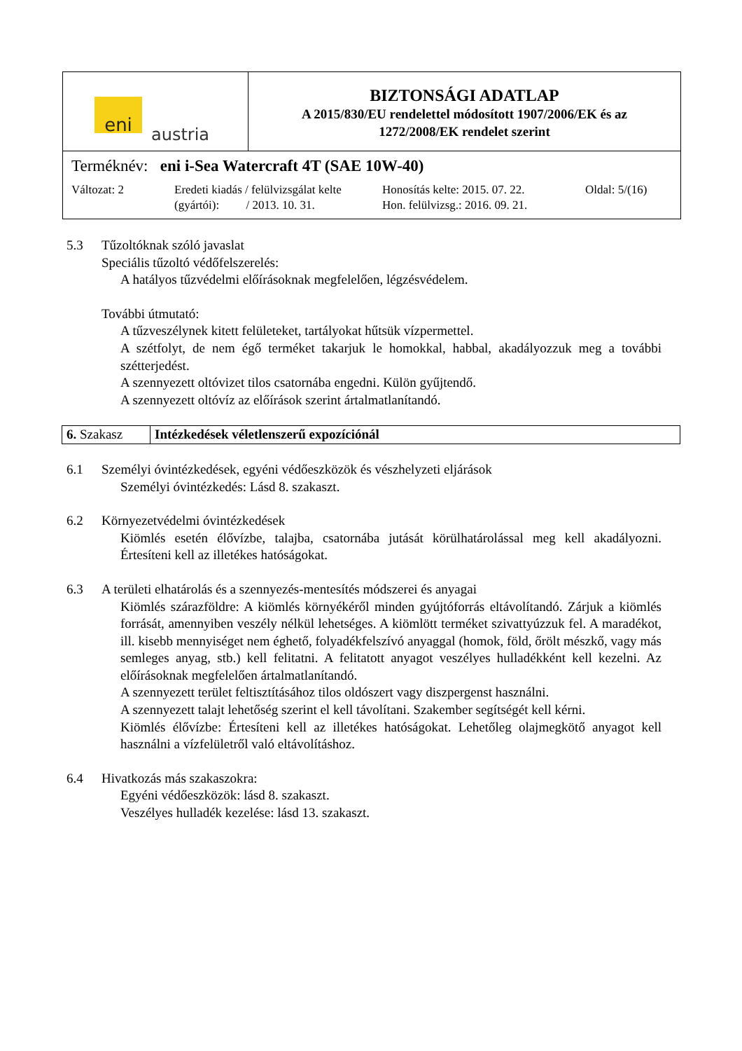| eni austria | BIZTONSÁGI ADATLAP A 2015/830/EU rendelettel módosított 1907/2006/EK és az 1272/2008/EK rendelet szerint |
| Terméknév: eni i-Sea Watercraft 4T (SAE 10W-40) Változat: 2 Eredeti kiadás / felülvizsgálat kelte (gyártói): / 2013. 10. 31. Honosítás kelte: 2015. 07. 22. Hon. felülvizsg.: 2016. 09. 21. Oldal: 5/(16) | |
5.3 Tűzoltóknak szóló javaslat
Speciális tűzoltó védőfelszerelés:
A hatályos tűzvédelmi előírásoknak megfelelően, légzésvédelem.
További útmutató:
A tűzveszélynek kitett felületeket, tartályokat hűtsük vízpermettel.
A szétfolyt, de nem égő terméket takarjuk le homokkal, habbal, akadályozzuk meg a további szétterjedést.
A szennyezett oltóvizet tilos csatornába engedni. Külön gyűjtendő.
A szennyezett oltóvíz az előírások szerint ártalmatlanítandó.
| 6. Szakasz | Intézkedések véletlenszerű expozíciónál |
6.1 Személyi óvintézkedések, egyéni védőeszközök és vészhelyzeti eljárások
Személyi óvintézkedés: Lásd 8. szakaszt.
6.2 Környezetvédelmi óvintézkedések
Kiömlés esetén élővízbe, talajba, csatornába jutását körülhatárolással meg kell akadályozni. Értesíteni kell az illetékes hatóságokat.
6.3 A területi elhatárolás és a szennyezés-mentesítés módszerei és anyagai
Kiömlés szárazföldre: A kiömlés környékéről minden gyújtóforrás eltávolítandó. Zárjuk a kiömlés forrását, amennyiben veszély nélkül lehetséges. A kiömlött terméket szivattyúzzuk fel. A maradékot, ill. kisebb mennyiséget nem éghető, folyadékfelszívó anyaggal (homok, föld, őrölt mészkő, vagy más semleges anyag, stb.) kell felitatni. A felitatott anyagot veszélyes hulladékként kell kezelni. Az előírásoknak megfelelően ártalmatlanítandó.
A szennyezett terület feltisztításához tilos oldószert vagy diszpergenst használni.
A szennyezett talajt lehetőség szerint el kell távolítani. Szakember segítségét kell kérni.
Kiömlés élővízbe: Értesíteni kell az illetékes hatóságokat. Lehetőleg olajmegkötő anyagot kell használni a vízfelületről való eltávolításhoz.
6.4 Hivatkozás más szakaszokra:
Egyéni védőeszközök: lásd 8. szakaszt.
Veszélyes hulladék kezelése: lásd 13. szakaszt.